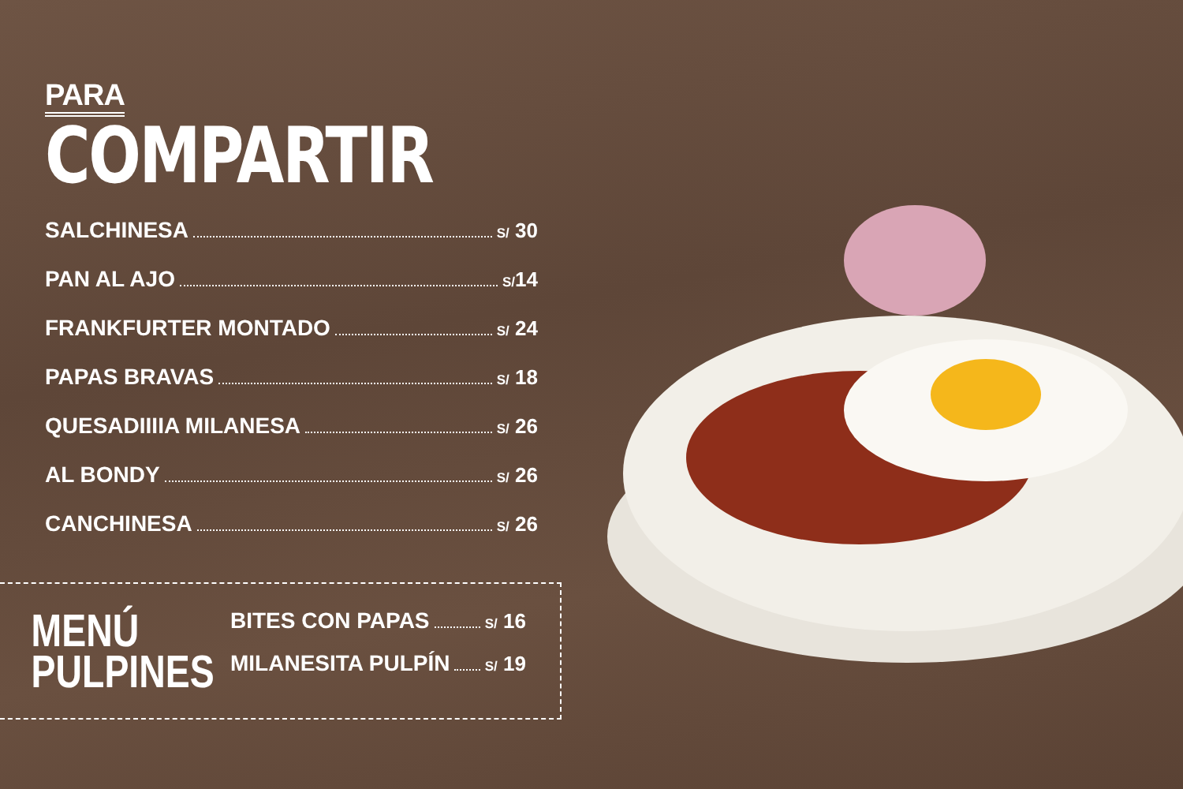PARA
COMPARTIR
SALCHINESA S/ 30
PAN AL AJO S/14
FRANKFURTER MONTADO S/ 24
PAPAS BRAVAS S/ 18
QUESADIIIIA MILANESA S/ 26
AL BONDY S/ 26
CANCHINESA S/ 26
MENÚ
PULPINES
BITES CON PAPAS S/ 16
MILANESITA PULPÍN S/ 19